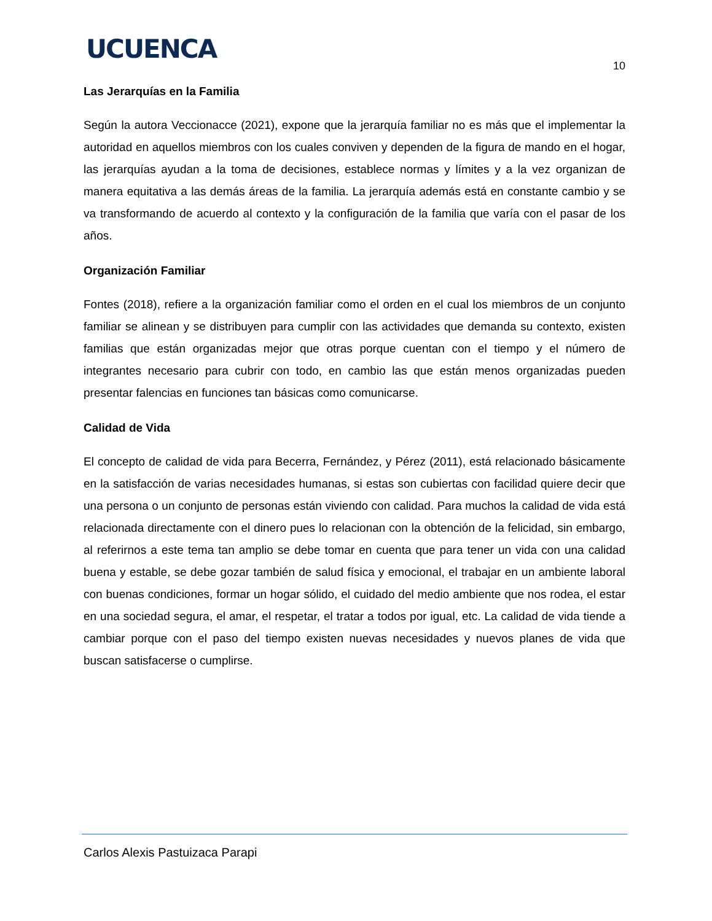UCUENCA
10
Las Jerarquías en la Familia
Según la autora Veccionacce (2021), expone que la jerarquía familiar no es más que el implementar la autoridad en aquellos miembros con los cuales conviven y dependen de la figura de mando en el hogar, las jerarquías ayudan a la toma de decisiones, establece normas y límites y a la vez organizan de manera equitativa a las demás áreas de la familia. La jerarquía además está en constante cambio y se va transformando de acuerdo al contexto y la configuración de la familia que varía con el pasar de los años.
Organización Familiar
Fontes (2018), refiere a la organización familiar como el orden en el cual los miembros de un conjunto familiar se alinean y se distribuyen para cumplir con las actividades que demanda su contexto, existen familias que están organizadas mejor que otras porque cuentan con el tiempo y el número de integrantes necesario para cubrir con todo, en cambio las que están menos organizadas pueden presentar falencias en funciones tan básicas como comunicarse.
Calidad de Vida
El concepto de calidad de vida para Becerra, Fernández, y Pérez (2011), está relacionado básicamente en la satisfacción de varias necesidades humanas, si estas son cubiertas con facilidad quiere decir que una persona o un conjunto de personas están viviendo con calidad. Para muchos la calidad de vida está relacionada directamente con el dinero pues lo relacionan con la obtención de la felicidad, sin embargo, al referirnos a este tema tan amplio se debe tomar en cuenta que para tener un vida con una calidad buena y estable, se debe gozar también de salud física y emocional, el trabajar en un ambiente laboral con buenas condiciones, formar un hogar sólido, el cuidado del medio ambiente que nos rodea, el estar en una sociedad segura, el amar, el respetar, el tratar a todos por igual, etc. La calidad de vida tiende a cambiar porque con el paso del tiempo existen nuevas necesidades y nuevos planes de vida que buscan satisfacerse o cumplirse.
Carlos Alexis Pastuizaca Parapi